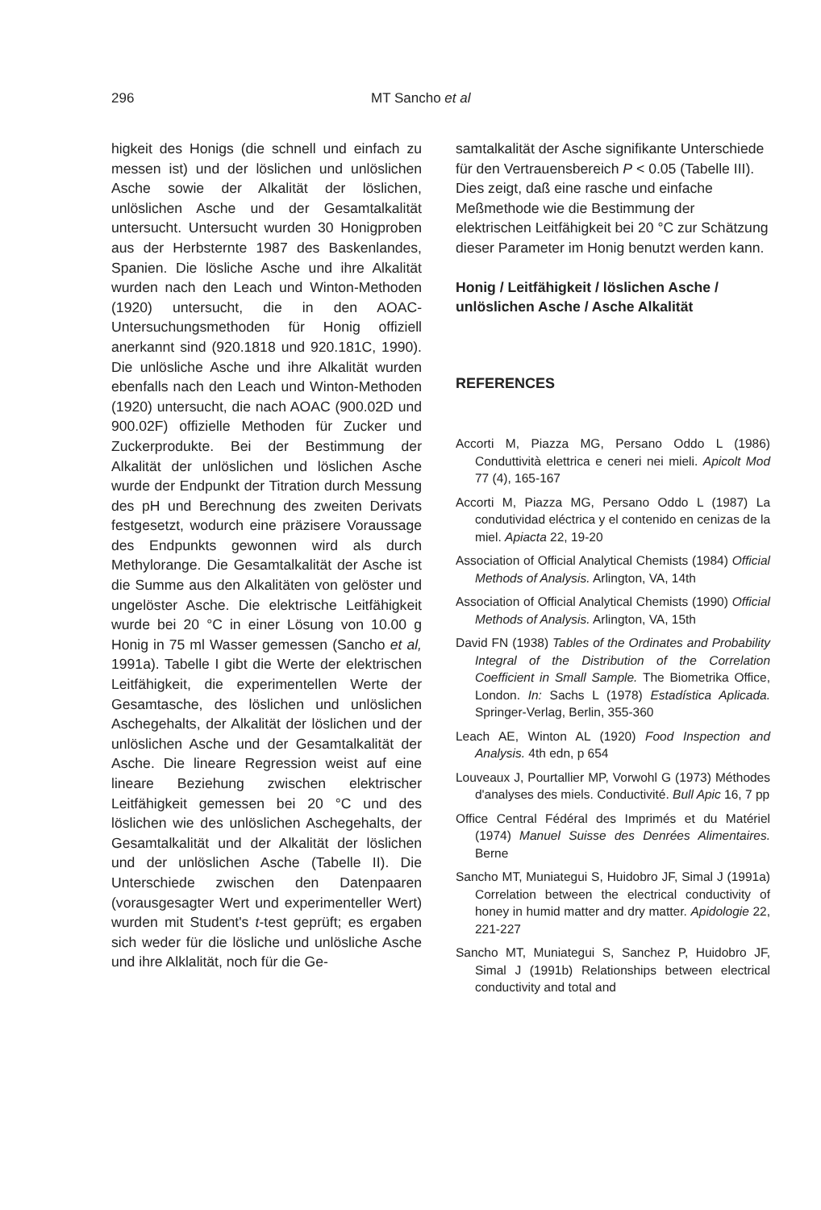296 MT Sancho et al
higkeit des Honigs (die schnell und einfach zu messen ist) und der löslichen und unlöslichen Asche sowie der Alkalität der löslichen, unlöslichen Asche und der Gesamtalkalität untersucht. Untersucht wurden 30 Honigproben aus der Herbsternte 1987 des Baskenlandes, Spanien. Die lösliche Asche und ihre Alkalität wurden nach den Leach und Winton-Methoden (1920) untersucht, die in den AOAC-Untersuchungsmethoden für Honig offiziell anerkannt sind (920.1818 und 920.181C, 1990). Die unlösliche Asche und ihre Alkalität wurden ebenfalls nach den Leach und Winton-Methoden (1920) untersucht, die nach AOAC (900.02D und 900.02F) offizielle Methoden für Zucker und Zuckerprodukte. Bei der Bestimmung der Alkalität der unlöslichen und löslichen Asche wurde der Endpunkt der Titration durch Messung des pH und Berechnung des zweiten Derivats festgesetzt, wodurch eine präzisere Voraussage des Endpunkts gewonnen wird als durch Methylorange. Die Gesamtalkalität der Asche ist die Summe aus den Alkalitäten von gelöster und ungelöster Asche. Die elektrische Leitfähigkeit wurde bei 20 °C in einer Lösung von 10.00 g Honig in 75 ml Wasser gemessen (Sancho et al, 1991a). Tabelle I gibt die Werte der elektrischen Leitfähigkeit, die experimentellen Werte der Gesamtasche, des löslichen und unlöslichen Aschegehalts, der Alkalität der löslichen und der unlöslichen Asche und der Gesamtalkalität der Asche. Die lineare Regression weist auf eine lineare Beziehung zwischen elektrischer Leitfähigkeit gemessen bei 20 °C und des löslichen wie des unlöslichen Aschegehalts, der Gesamtalkalität und der Alkalität der löslichen und der unlöslichen Asche (Tabelle II). Die Unterschiede zwischen den Datenpaaren (vorausgesagter Wert und experimenteller Wert) wurden mit Student's t-test geprüft; es ergaben sich weder für die lösliche und unlösliche Asche und ihre Alklalität, noch für die Ge-
samtalkalität der Asche signifikante Unterschiede für den Vertrauensbereich P < 0.05 (Tabelle III). Dies zeigt, daß eine rasche und einfache Meßmethode wie die Bestimmung der elektrischen Leitfähigkeit bei 20 °C zur Schätzung dieser Parameter im Honig benutzt werden kann.
Honig / Leitfähigkeit / löslichen Asche / unlöslichen Asche / Asche Alkalität
REFERENCES
Accorti M, Piazza MG, Persano Oddo L (1986) Conduttività elettrica e ceneri nei mieli. Apicolt Mod 77 (4), 165-167
Accorti M, Piazza MG, Persano Oddo L (1987) La condutividad eléctrica y el contenido en cenizas de la miel. Apiacta 22, 19-20
Association of Official Analytical Chemists (1984) Official Methods of Analysis. Arlington, VA, 14th
Association of Official Analytical Chemists (1990) Official Methods of Analysis. Arlington, VA, 15th
David FN (1938) Tables of the Ordinates and Probability Integral of the Distribution of the Correlation Coefficient in Small Sample. The Biometrika Office, London. In: Sachs L (1978) Estadística Aplicada. Springer-Verlag, Berlin, 355-360
Leach AE, Winton AL (1920) Food Inspection and Analysis. 4th edn, p 654
Louveaux J, Pourtallier MP, Vorwohl G (1973) Méthodes d'analyses des miels. Conductivité. Bull Apic 16, 7 pp
Office Central Fédéral des Imprimés et du Matériel (1974) Manuel Suisse des Denrées Alimentaires. Berne
Sancho MT, Muniategui S, Huidobro JF, Simal J (1991a) Correlation between the electrical conductivity of honey in humid matter and dry matter. Apidologie 22, 221-227
Sancho MT, Muniategui S, Sanchez P, Huidobro JF, Simal J (1991b) Relationships between electrical conductivity and total and